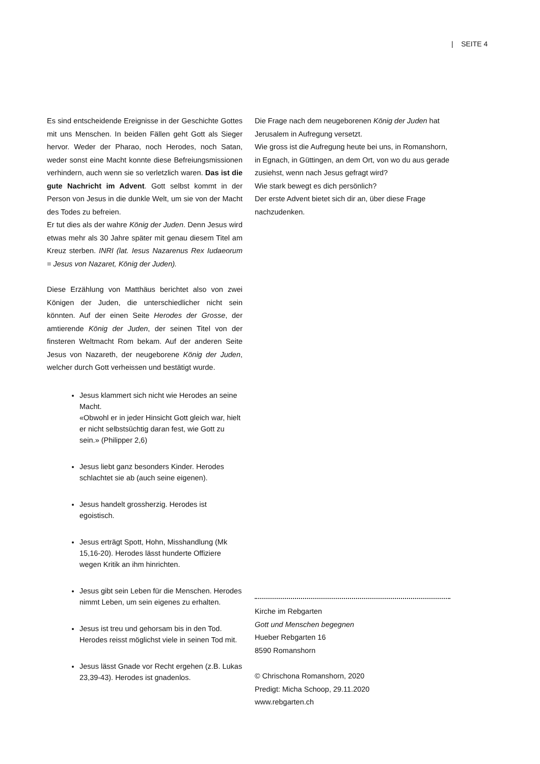| SEITE 4
Es sind entscheidende Ereignisse in der Geschichte Gottes mit uns Menschen. In beiden Fällen geht Gott als Sieger hervor. Weder der Pharao, noch Herodes, noch Satan, weder sonst eine Macht konnte diese Befreiungsmissionen verhindern, auch wenn sie so verletzlich waren. Das ist die gute Nachricht im Advent. Gott selbst kommt in der Person von Jesus in die dunkle Welt, um sie von der Macht des Todes zu befreien.
Er tut dies als der wahre König der Juden. Denn Jesus wird etwas mehr als 30 Jahre später mit genau diesem Titel am Kreuz sterben. INRI (lat. Iesus Nazarenus Rex Iudaeorum = Jesus von Nazaret, König der Juden).
Diese Erzählung von Matthäus berichtet also von zwei Königen der Juden, die unterschiedlicher nicht sein könnten. Auf der einen Seite Herodes der Grosse, der amtierende König der Juden, der seinen Titel von der finsteren Weltmacht Rom bekam. Auf der anderen Seite Jesus von Nazareth, der neugeborene König der Juden, welcher durch Gott verheissen und bestätigt wurde.
Jesus klammert sich nicht wie Herodes an seine Macht.
«Obwohl er in jeder Hinsicht Gott gleich war, hielt er nicht selbstsüchtig daran fest, wie Gott zu sein.» (Philipper 2,6)
Jesus liebt ganz besonders Kinder. Herodes schlachtet sie ab (auch seine eigenen).
Jesus handelt grossherzig. Herodes ist egoistisch.
Jesus erträgt Spott, Hohn, Misshandlung (Mk 15,16-20). Herodes lässt hunderte Offiziere wegen Kritik an ihm hinrichten.
Jesus gibt sein Leben für die Menschen. Herodes nimmt Leben, um sein eigenes zu erhalten.
Jesus ist treu und gehorsam bis in den Tod. Herodes reisst möglichst viele in seinen Tod mit.
Jesus lässt Gnade vor Recht ergehen (z.B. Lukas 23,39-43). Herodes ist gnadenlos.
Die Frage nach dem neugeborenen König der Juden hat Jerusalem in Aufregung versetzt.
Wie gross ist die Aufregung heute bei uns, in Romanshorn, in Egnach, in Güttingen, an dem Ort, von wo du aus gerade zusiehst, wenn nach Jesus gefragt wird?
Wie stark bewegt es dich persönlich?
Der erste Advent bietet sich dir an, über diese Frage nachzudenken.
Kirche im Rebgarten
Gott und Menschen begegnen
Hueber Rebgarten 16
8590 Romanshorn
© Chrischona Romanshorn, 2020
Predigt: Micha Schoop, 29.11.2020
www.rebgarten.ch